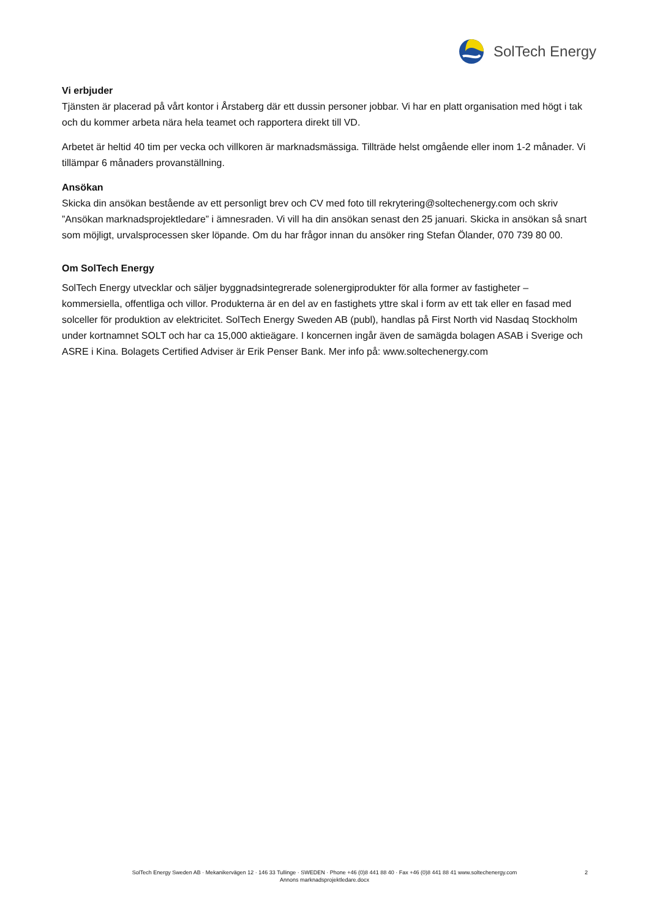SolTech Energy
Vi erbjuder
Tjänsten är placerad på vårt kontor i Årstaberg där ett dussin personer jobbar. Vi har en platt organisation med högt i tak och du kommer arbeta nära hela teamet och rapportera direkt till VD.
Arbetet är heltid 40 tim per vecka och villkoren är marknadsmässiga. Tillträde helst omgående eller inom 1-2 månader. Vi tillämpar 6 månaders provanställning.
Ansökan
Skicka din ansökan bestående av ett personligt brev och CV med foto till rekrytering@soltechenergy.com och skriv ”Ansökan marknadsprojektledare” i ämnesraden. Vi vill ha din ansökan senast den 25 januari. Skicka in ansökan så snart som möjligt, urvalsprocessen sker löpande. Om du har frågor innan du ansöker ring Stefan Ölander, 070 739 80 00.
Om SolTech Energy
SolTech Energy utvecklar och säljer byggnadsintegrerade solenergiprodukter för alla former av fastigheter – kommersiella, offentliga och villor. Produkterna är en del av en fastighets yttre skal i form av ett tak eller en fasad med solceller för produktion av elektricitet. SolTech Energy Sweden AB (publ), handlas på First North vid Nasdaq Stockholm under kortnamnet SOLT och har ca 15,000 aktieägare. I koncernen ingår även de samägda bolagen ASAB i Sverige och ASRE i Kina. Bolagets Certified Adviser är Erik Penser Bank. Mer info på: www.soltechenergy.com
SolTech Energy Sweden AB · Mekanikervägen 12 · 146 33 Tullinge · SWEDEN · Phone +46 (0)8 441 88 40 · Fax +46 (0)8 441 88 41 www.soltechenergy.com
2
Annons marknadsprojektledare.docx